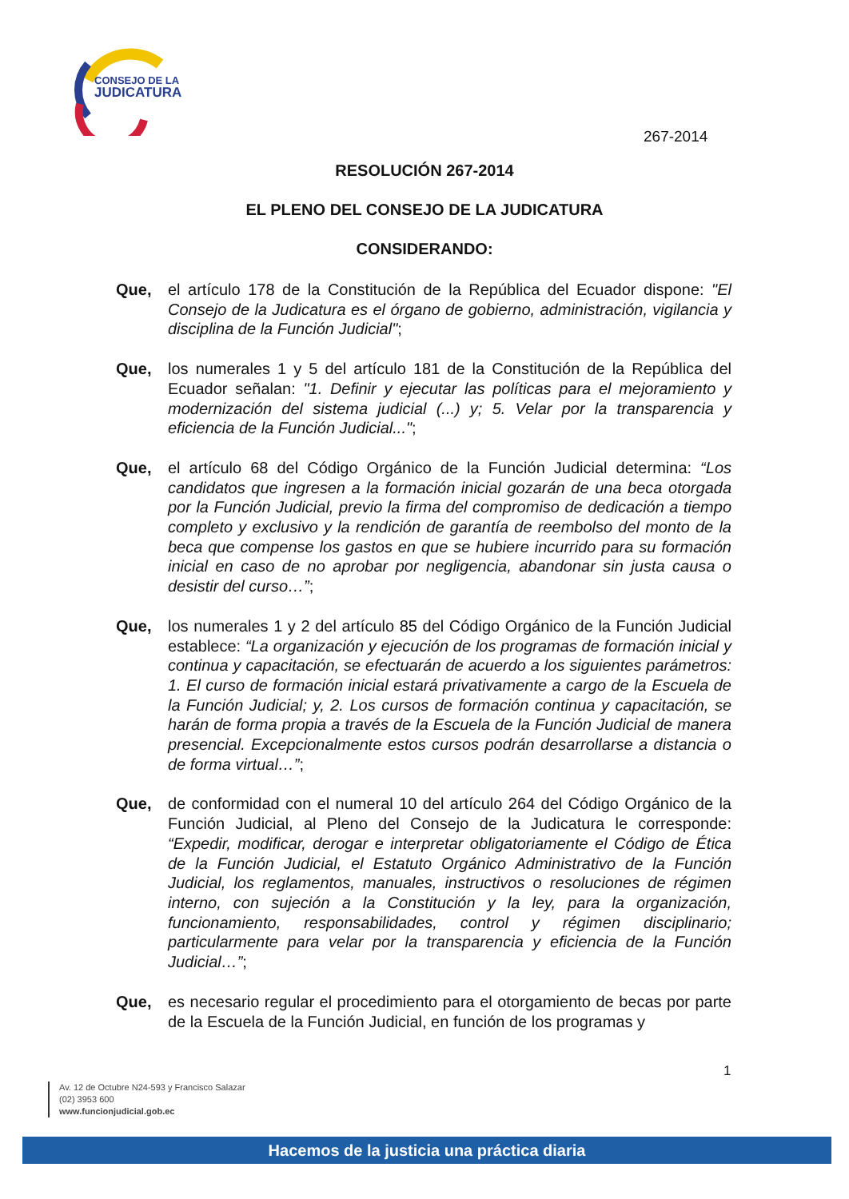CONSEJO DE LA
JUDICATURA
267-2014
RESOLUCIÓN 267-2014
EL PLENO DEL CONSEJO DE LA JUDICATURA
CONSIDERANDO:
Que, el artículo 178 de la Constitución de la República del Ecuador dispone: "El Consejo de la Judicatura es el órgano de gobierno, administración, vigilancia y disciplina de la Función Judicial";
Que, los numerales 1 y 5 del artículo 181 de la Constitución de la República del Ecuador señalan: "1. Definir y ejecutar las políticas para el mejoramiento y modernización del sistema judicial (...) y; 5. Velar por la transparencia y eficiencia de la Función Judicial...";
Que, el artículo 68 del Código Orgánico de la Función Judicial determina: “Los candidatos que ingresen a la formación inicial gozarán de una beca otorgada por la Función Judicial, previo la firma del compromiso de dedicación a tiempo completo y exclusivo y la rendición de garantía de reembolso del monto de la beca que compense los gastos en que se hubiere incurrido para su formación inicial en caso de no aprobar por negligencia, abandonar sin justa causa o desistir del curso…”;
Que, los numerales 1 y 2 del artículo 85 del Código Orgánico de la Función Judicial establece: “La organización y ejecución de los programas de formación inicial y continua y capacitación, se efectuarán de acuerdo a los siguientes parámetros: 1. El curso de formación inicial estará privativamente a cargo de la Escuela de la Función Judicial; y, 2. Los cursos de formación continua y capacitación, se harán de forma propia a través de la Escuela de la Función Judicial de manera presencial. Excepcionalmente estos cursos podrán desarrollarse a distancia o de forma virtual…”;
Que, de conformidad con el numeral 10 del artículo 264 del Código Orgánico de la Función Judicial, al Pleno del Consejo de la Judicatura le corresponde: “Expedir, modificar, derogar e interpretar obligatoriamente el Código de Ética de la Función Judicial, el Estatuto Orgánico Administrativo de la Función Judicial, los reglamentos, manuales, instructivos o resoluciones de régimen interno, con sujeción a la Constitución y la ley, para la organización, funcionamiento, responsabilidades, control y régimen disciplinario; particularmente para velar por la transparencia y eficiencia de la Función Judicial…”;
Que, es necesario regular el procedimiento para el otorgamiento de becas por parte de la Escuela de la Función Judicial, en función de los programas y
1
Av. 12 de Octubre N24-593 y Francisco Salazar
(02) 3953 600
www.funcionjudicial.gob.ec
Hacemos de la justicia una práctica diaria